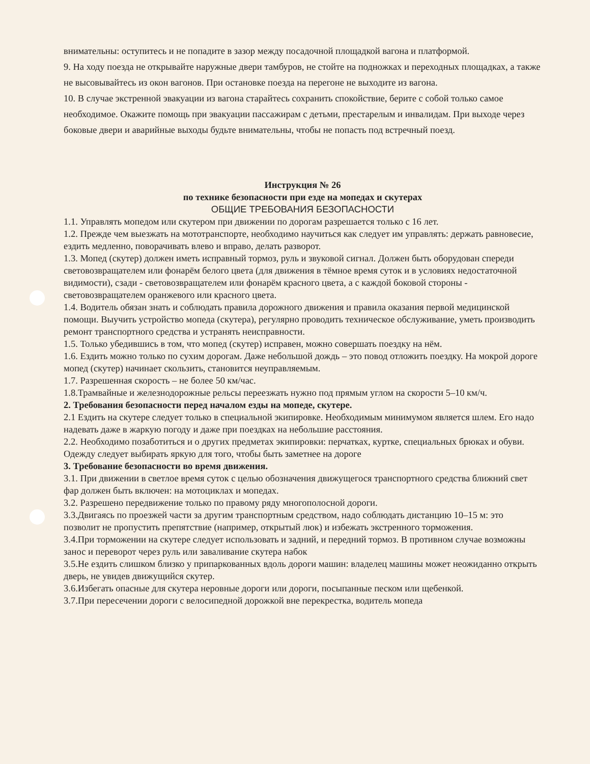внимательны: оступитесь и не попадите в зазор между посадочной площадкой вагона и платформой.
9. На ходу поезда не открывайте наружные двери тамбуров, не стойте на подножках и переходных площадках, а также не высовывайтесь из окон вагонов. При остановке поезда на перегоне не выходите из вагона.
10. В случае экстренной эвакуации из вагона старайтесь сохранить спокойствие, берите с собой только самое необходимое. Окажите помощь при эвакуации пассажирам с детьми, престарелым и инвалидам. При выходе через боковые двери и аварийные выходы будьте внимательны, чтобы не попасть под встречный поезд.
Инструкция № 26
по технике безопасности при езде на мопедах и скутерах
ОБЩИЕ ТРЕБОВАНИЯ БЕЗОПАСНОСТИ
1.1. Управлять мопедом или скутером при движении по дорогам разрешается только с 16 лет.
1.2. Прежде чем выезжать на мототранспорте, необходимо научиться как следует им управлять: держать равновесие, ездить медленно, поворачивать влево и вправо, делать разворот.
1.3. Мопед (скутер) должен иметь исправный тормоз, руль и звуковой сигнал. Должен быть оборудован спереди световозвращателем или фонарём белого цвета (для движения в тёмное время суток и в условиях недостаточной видимости), сзади - световозвращателем или фонарём красного цвета, а с каждой боковой стороны - световозвращателем оранжевого или красного цвета.
1.4. Водитель обязан знать и соблюдать правила дорожного движения и правила оказания первой медицинской помощи. Выучить устройство мопеда (скутера), регулярно проводить техническое обслуживание, уметь производить ремонт транспортного средства и устранять неисправности.
1.5. Только убедившись в том, что мопед (скутер) исправен, можно совершать поездку на нём.
1.6. Ездить можно только по сухим дорогам. Даже небольшой дождь – это повод отложить поездку. На мокрой дороге мопед (скутер) начинает скользить, становится неуправляемым.
1.7. Разрешенная скорость – не более 50 км/час.
1.8.Трамвайные и железнодорожные рельсы переезжать нужно под прямым углом на скорости 5–10 км/ч.
2. Требования безопасности перед началом езды на мопеде, скутере.
2.1 Ездить на скутере следует только в специальной экипировке. Необходимым минимумом является шлем. Его надо надевать даже в жаркую погоду и даже при поездках на небольшие расстояния.
2.2. Необходимо позаботиться и о других предметах экипировки: перчатках, куртке, специальных брюках и обуви. Одежду следует выбирать яркую для того, чтобы быть заметнее на дороге
3. Требование безопасности во время движения.
3.1. При движении в светлое время суток с целью обозначения движущегося транспортного средства ближний свет фар должен быть включен: на мотоциклах и мопедах.
3.2. Разрешено передвижение только по правому ряду многополосной дороги.
3.3.Двигаясь по проезжей части за другим транспортным средством, надо соблюдать дистанцию 10–15 м: это позволит не пропустить препятствие (например, открытый люк) и избежать экстренного торможения.
3.4.При торможении на скутере следует использовать и задний, и передний тормоз. В противном случае возможны занос и переворот через руль или заваливание скутера набок
3.5.Не ездить слишком близко у припаркованных вдоль дороги машин: владелец машины может неожиданно открыть дверь, не увидев движущийся скутер.
3.6.Избегать опасные для скутера неровные дороги или дороги, посыпанные песком или щебенкой.
3.7.При пересечении дороги с велосипедной дорожкой вне перекрестка, водитель мопеда